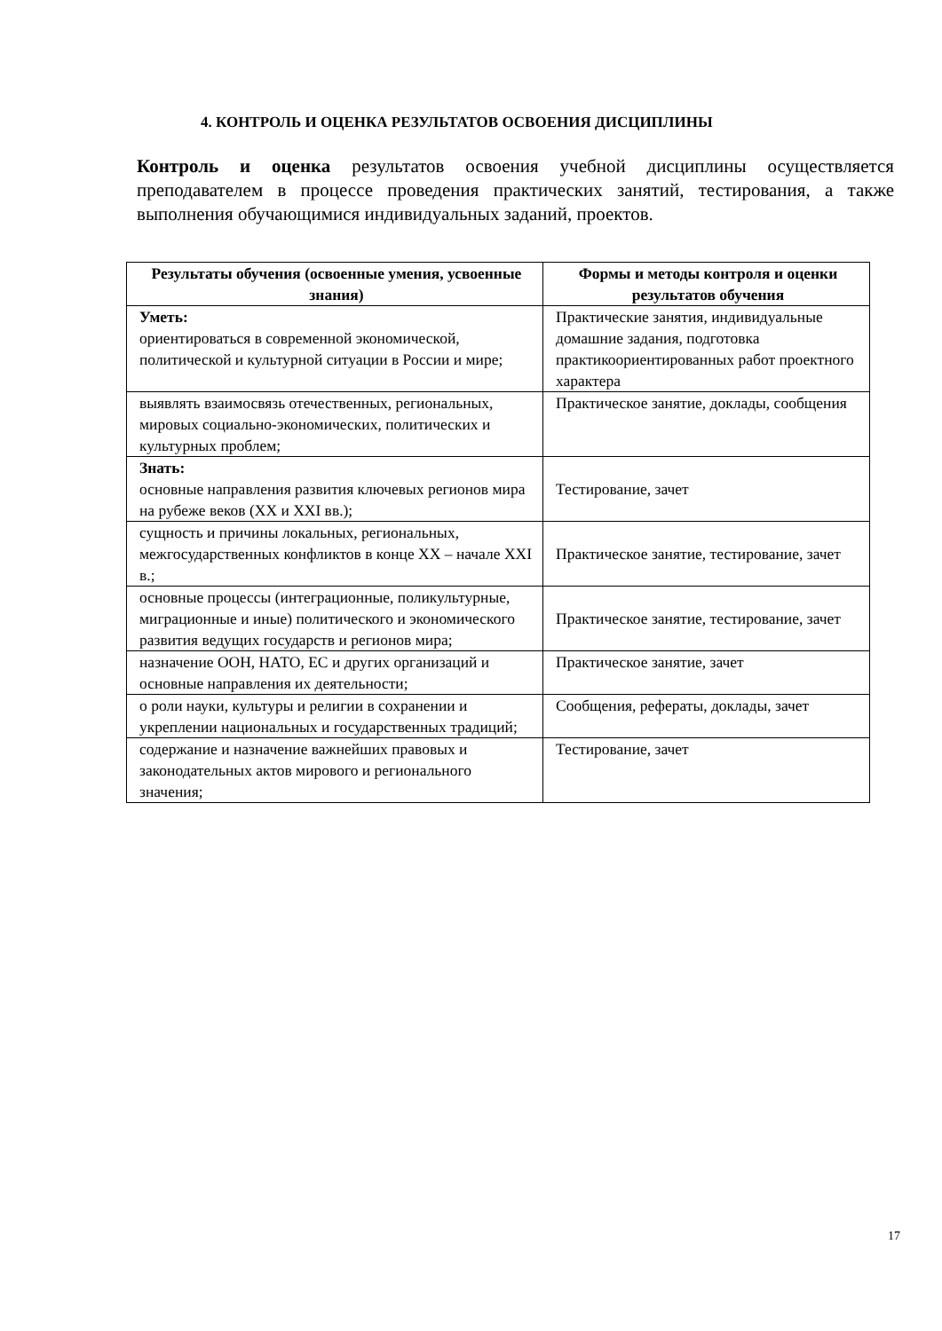4. КОНТРОЛЬ И ОЦЕНКА РЕЗУЛЬТАТОВ ОСВОЕНИЯ ДИСЦИПЛИНЫ
Контроль и оценка результатов освоения учебной дисциплины осуществляется преподавателем в процессе проведения практических занятий, тестирования, а также выполнения обучающимися индивидуальных заданий, проектов.
| Результаты обучения (освоенные умения, усвоенные знания) | Формы и методы контроля и оценки результатов обучения |
| --- | --- |
| Уметь: ориентироваться в современной экономической, политической и культурной ситуации в России и мире; | Практические занятия, индивидуальные домашние задания, подготовка практикоориентированных работ проектного характера |
| выявлять взаимосвязь отечественных, региональных, мировых социально-экономических, политических и культурных проблем; | Практическое занятие, доклады, сообщения |
| Знать: основные направления развития ключевых регионов мира на рубеже веков (XX и XXI вв.); | Тестирование, зачет |
| сущность и причины локальных, региональных, межгосударственных конфликтов в конце XX – начале XXI в.; | Практическое занятие, тестирование, зачет |
| основные процессы (интеграционные, поликультурные, миграционные и иные) политического и экономического развития ведущих государств и регионов мира; | Практическое занятие, тестирование, зачет |
| назначение ООН, НАТО, ЕС и других организаций и основные направления их деятельности; | Практическое занятие, зачет |
| о роли науки, культуры и религии в сохранении и укреплении национальных и государственных традиций; | Сообщения, рефераты, доклады, зачет |
| содержание и назначение важнейших правовых и законодательных актов мирового и регионального значения; | Тестирование, зачет |
17